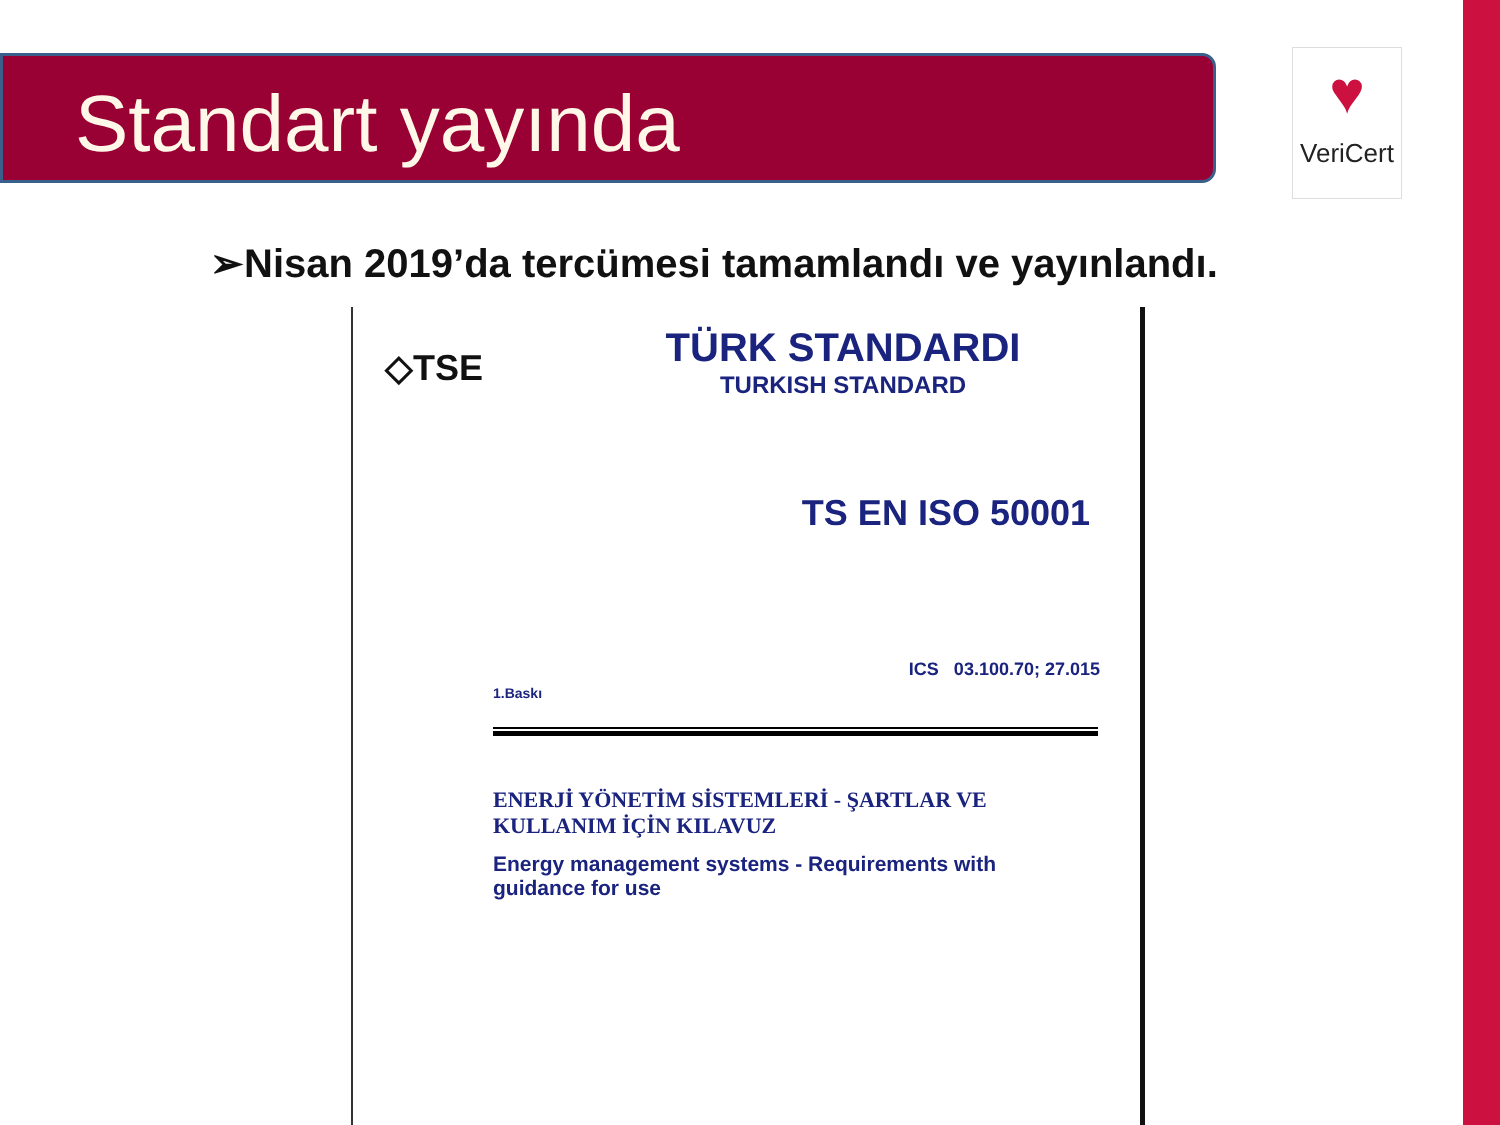Standart yayında
♥
VeriCert
➢Nisan 2019’da tercümesi tamamlandı ve yayınlandı.
◇TSE TÜRK STANDARDI
TURKISH STANDARD
TS EN ISO 50001
ICS 03.100.70; 27.015
1.Baskı
ENERJİ YÖNETİM SİSTEMLERİ - ŞARTLAR VE KULLANIM İÇİN KILAVUZ
Energy management systems - Requirements with guidance for use